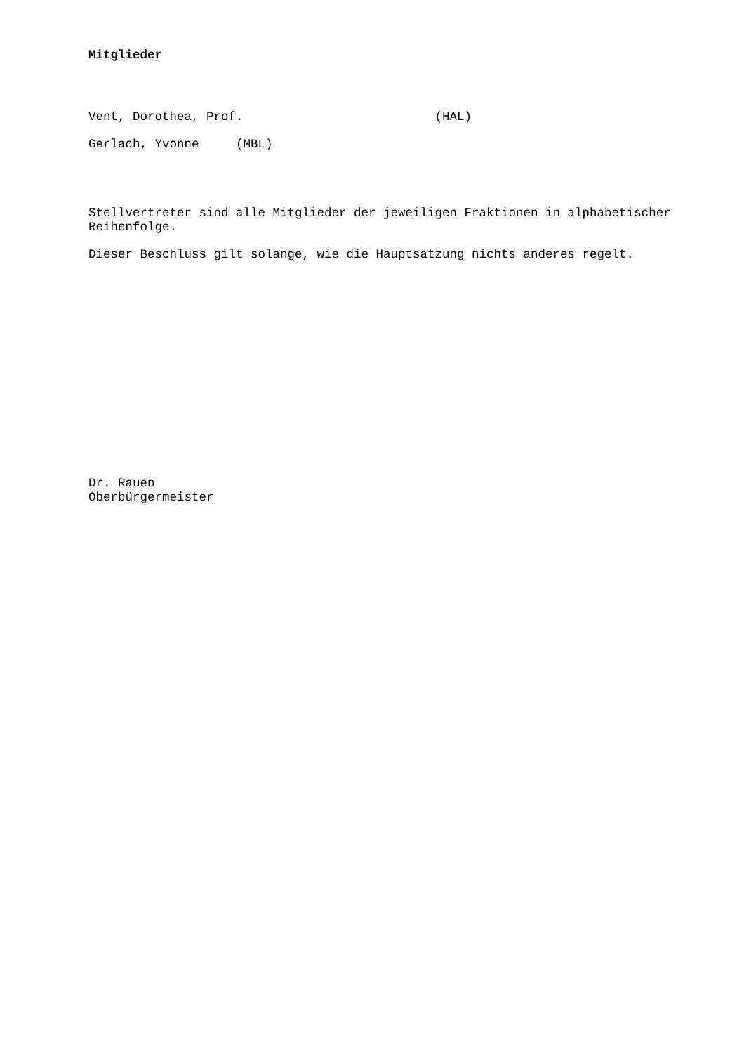Mitglieder
Vent, Dorothea, Prof. (HAL)
Gerlach, Yvonne (MBL)
Stellvertreter sind alle Mitglieder der jeweiligen Fraktionen in alphabetischer Reihenfolge.
Dieser Beschluss gilt solange, wie die Hauptsatzung nichts anderes regelt.
Dr. Rauen
Oberbürgermeister